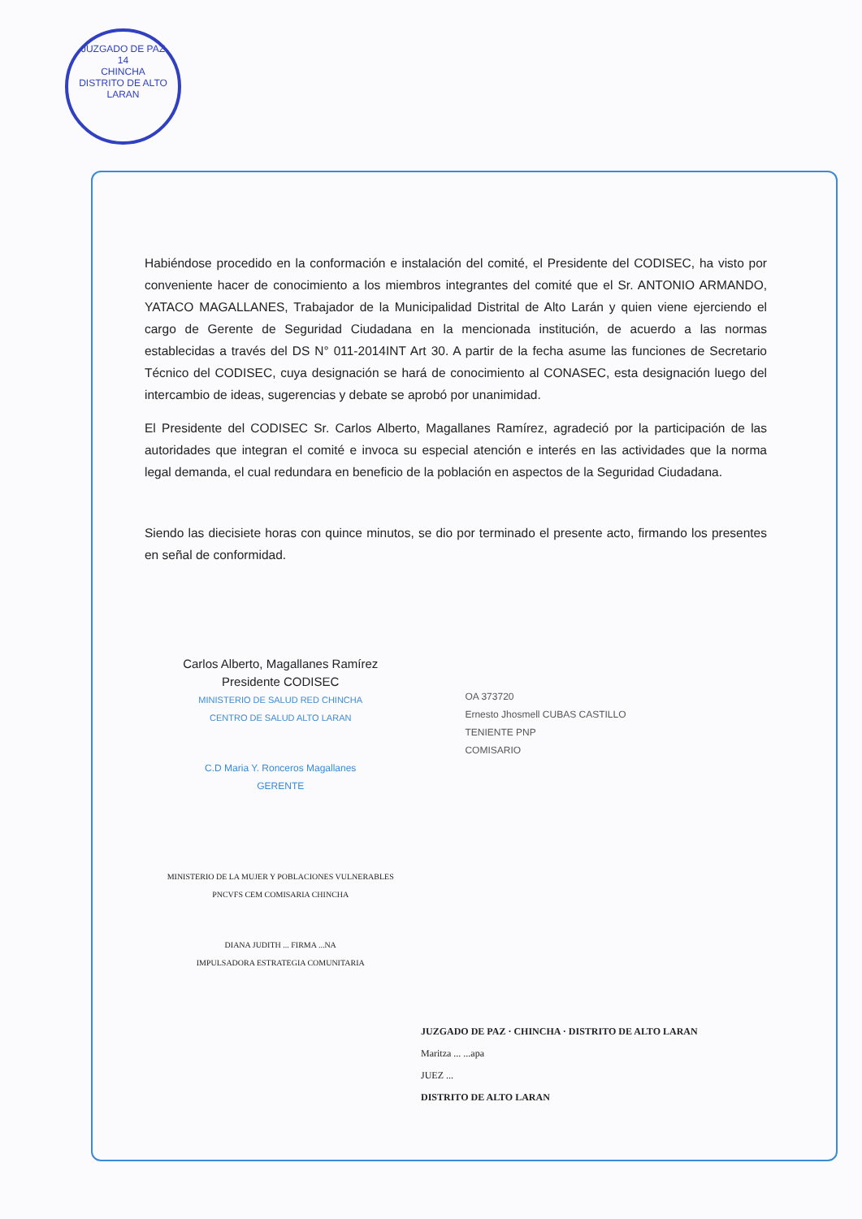JUZGADO DE PAZ
14
CHINCHA
DISTRITO DE ALTO LARAN
Habiéndose procedido en la conformación e instalación del comité, el Presidente del CODISEC, ha visto por conveniente hacer de conocimiento a los miembros integrantes del comité que el Sr. ANTONIO ARMANDO, YATACO MAGALLANES, Trabajador de la Municipalidad Distrital de Alto Larán y quien viene ejerciendo el cargo de Gerente de Seguridad Ciudadana en la mencionada institución, de acuerdo a las normas establecidas a través del DS N° 011-2014INT Art 30. A partir de la fecha asume las funciones de Secretario Técnico del CODISEC, cuya designación se hará de conocimiento al CONASEC, esta designación luego del intercambio de ideas, sugerencias y debate se aprobó por unanimidad.
El Presidente del CODISEC Sr. Carlos Alberto, Magallanes Ramírez, agradeció por la participación de las autoridades que integran el comité e invoca su especial atención e interés en las actividades que la norma legal demanda, el cual redundara en beneficio de la población en aspectos de la Seguridad Ciudadana.
Siendo las diecisiete horas con quince minutos, se dio por terminado el presente acto, firmando los presentes en señal de conformidad.
Carlos Alberto, Magallanes Ramírez
Presidente CODISEC
MINISTERIO DE SALUD RED CHINCHA
CENTRO DE SALUD ALTO LARAN
C.D Maria Y. Ronceros Magallanes
GERENTE
MINISTERIO DE LA MUJER Y POBLACIONES VULNERABLES
PNCVFS CEM COMISARIA CHINCHA
DIANA JUDITH ... FIRMA ...NA
IMPULSADORA ESTRATEGIA COMUNITARIA
OA 373720
Ernesto Jhosmell CUBAS CASTILLO
TENIENTE PNP
COMISARIO
JUZGADO DE PAZ · CHINCHA · DISTRITO DE ALTO LARAN
Maritza ... ...apa
JUEZ ...
DISTRITO DE ALTO LARAN